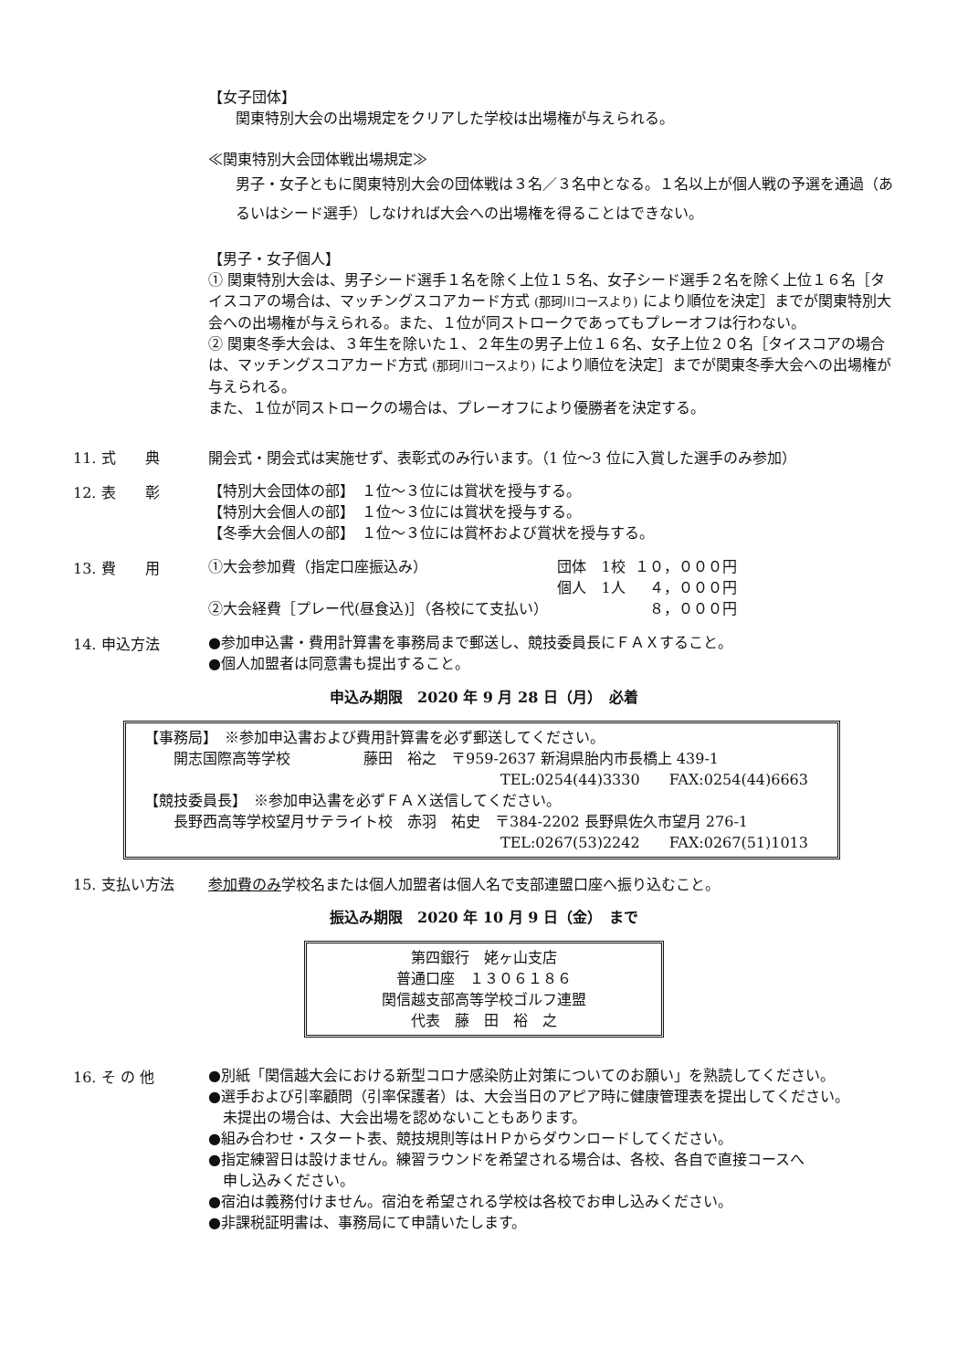【女子団体】
関東特別大会の出場規定をクリアした学校は出場権が与えられる。
≪関東特別大会団体戦出場規定≫
男子・女子ともに関東特別大会の団体戦は３名／３名中となる。１名以上が個人戦の予選を通過（あるいはシード選手）しなければ大会への出場権を得ることはできない。
【男子・女子個人】
① 関東特別大会は、男子シード選手１名を除く上位１５名、女子シード選手２名を除く上位１６名［タイスコアの場合は、マッチングスコアカード方式 (那珂川コースより) により順位を決定］までが関東特別大会への出場権が与えられる。また、１位が同ストロークであってもプレーオフは行わない。
② 関東冬季大会は、３年生を除いた１、２年生の男子上位１６名、女子上位２０名［タイスコアの場合は、マッチングスコアカード方式 (那珂川コースより) により順位を決定］までが関東冬季大会への出場権が与えられる。
また、１位が同ストロークの場合は、プレーオフにより優勝者を決定する。
11. 式　　典 開会式・閉会式は実施せず、表彰式のみ行います。（1 位～3 位に入賞した選手のみ参加）
12. 表　　彰
【特別大会団体の部】　１位～３位には賞状を授与する。
【特別大会個人の部】　１位～３位には賞状を授与する。
【冬季大会個人の部】　１位～３位には賞杯および賞状を授与する。
13. 費　　用
| ①大会参加費（指定口座振込み） | 団体 1校 | １０，０００円 |
| | 個人 1人 | ４，０００円 |
| ②大会経費［プレー代(昼食込)］（各校にて支払い） | | ８，０００円 |
14. 申込方法
●参加申込書・費用計算書を事務局まで郵送し、競技委員長にＦＡＸすること。
●個人加盟者は同意書も提出すること。
申込み期限　2020 年 9 月 28 日（月）　必着
【事務局】　※参加申込書および費用計算書を必ず郵送してください。
　　開志国際高等学校　　　　　藤田　裕之　〒959-2637 新潟県胎内市長橋上 439-1
TEL:0254(44)3330　　FAX:0254(44)6663
【競技委員長】　※参加申込書を必ずＦＡＸ送信してください。
　　長野西高等学校望月サテライト校　赤羽　祐史　〒384-2202 長野県佐久市望月 276-1
TEL:0267(53)2242　　FAX:0267(51)1013
15. 支払い方法 参加費のみ学校名または個人加盟者は個人名で支部連盟口座へ振り込むこと。
振込み期限　2020 年 10 月 9 日（金）　まで
第四銀行　姥ヶ山支店
普通口座　１３０６１８６
関信越支部高等学校ゴルフ連盟
代表　藤　田　裕　之
16. そ の 他
●別紙「関信越大会における新型コロナ感染防止対策についてのお願い」を熟読してください。
●選手および引率顧問（引率保護者）は、大会当日のアピア時に健康管理表を提出してください。
　未提出の場合は、大会出場を認めないこともあります。
●組み合わせ・スタート表、競技規則等はＨＰからダウンロードしてください。
●指定練習日は設けません。練習ラウンドを希望される場合は、各校、各自で直接コースへ
　申し込みください。
●宿泊は義務付けません。宿泊を希望される学校は各校でお申し込みください。
●非課税証明書は、事務局にて申請いたします。